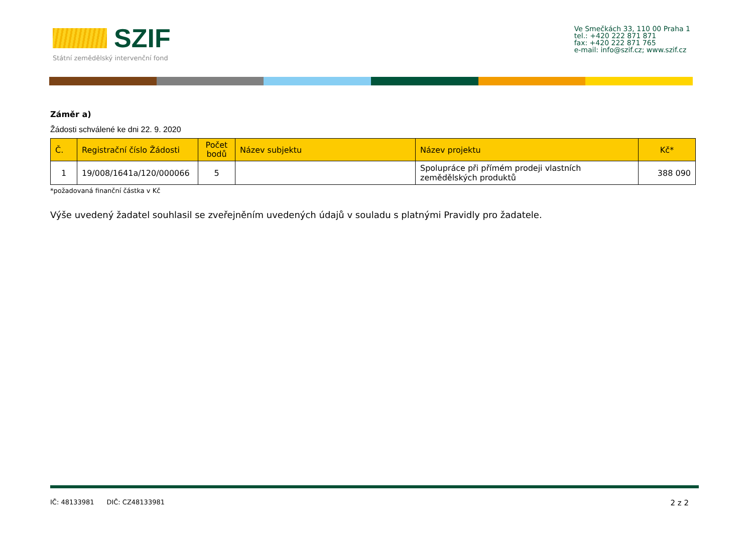SZIF
Státní zemědělský intervenční fond
Ve Smečkách 33, 110 00 Praha 1
tel.: +420 222 871 871
fax: +420 222 871 765
e-mail: info@szif.cz; www.szif.cz
Záměr a)
Žádosti schválené ke dni 22. 9. 2020
| Č. | Registrační číslo Žádosti | Počet bodů | Název subjektu | Název projektu | Kč* |
| --- | --- | --- | --- | --- | --- |
| 1 | 19/008/1641a/120/000066 | 5 | | Spolupráce při přímém prodeji vlastních zemědělských produktů | 388 090 |
*požadovaná finanční částka v Kč
Výše uvedený žadatel souhlasil se zveřejněním uvedených údajů v souladu s platnými Pravidly pro žadatele.
IČ: 48133981 DIČ: CZ48133981 2 z 2